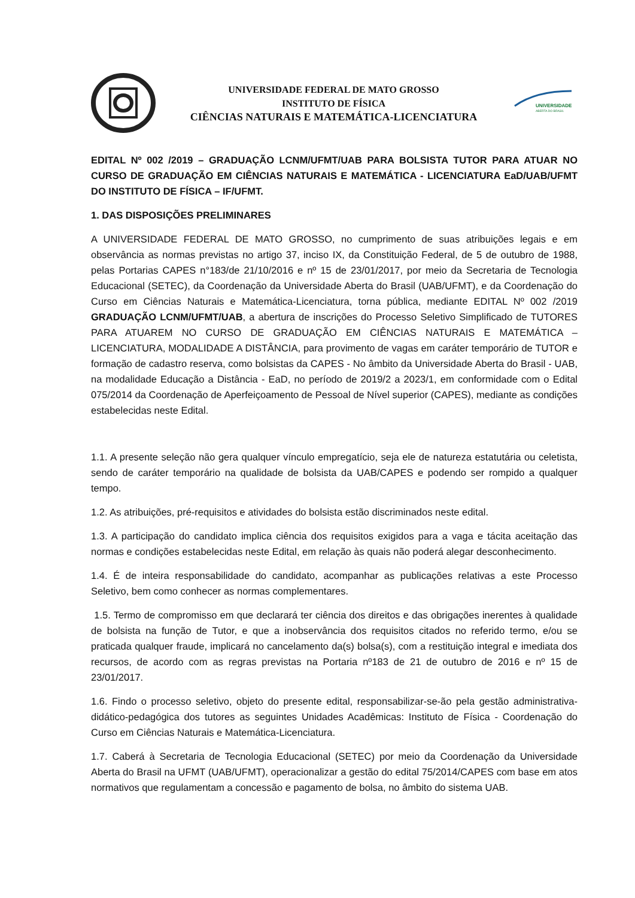UNIVERSIDADE FEDERAL DE MATO GROSSO
INSTITUTO DE FÍSICA
CIÊNCIAS NATURAIS E MATEMÁTICA-LICENCIATURA
UNIVERSIDADE
ABERTA DO BRASIL
EDITAL Nº 002 /2019 – GRADUAÇÃO LCNM/UFMT/UAB PARA BOLSISTA TUTOR PARA ATUAR NO CURSO DE GRADUAÇÃO EM CIÊNCIAS NATURAIS E MATEMÁTICA - LICENCIATURA EaD/UAB/UFMT DO INSTITUTO DE FÍSICA – IF/UFMT.
1. DAS DISPOSIÇÕES PRELIMINARES
A UNIVERSIDADE FEDERAL DE MATO GROSSO, no cumprimento de suas atribuições legais e em observância as normas previstas no artigo 37, inciso IX, da Constituição Federal, de 5 de outubro de 1988, pelas Portarias CAPES n°183/de 21/10/2016 e nº 15 de 23/01/2017, por meio da Secretaria de Tecnologia Educacional (SETEC), da Coordenação da Universidade Aberta do Brasil (UAB/UFMT), e da Coordenação do Curso em Ciências Naturais e Matemática-Licenciatura, torna pública, mediante EDITAL Nº 002 /2019 GRADUAÇÃO LCNM/UFMT/UAB, a abertura de inscrições do Processo Seletivo Simplificado de TUTORES PARA ATUAREM NO CURSO DE GRADUAÇÃO EM CIÊNCIAS NATURAIS E MATEMÁTICA – LICENCIATURA, MODALIDADE A DISTÂNCIA, para provimento de vagas em caráter temporário de TUTOR e formação de cadastro reserva, como bolsistas da CAPES - No âmbito da Universidade Aberta do Brasil - UAB, na modalidade Educação a Distância - EaD, no período de 2019/2 a 2023/1, em conformidade com o Edital 075/2014 da Coordenação de Aperfeiçoamento de Pessoal de Nível superior (CAPES), mediante as condições estabelecidas neste Edital.
1.1. A presente seleção não gera qualquer vínculo empregatício, seja ele de natureza estatutária ou celetista, sendo de caráter temporário na qualidade de bolsista da UAB/CAPES e podendo ser rompido a qualquer tempo.
1.2. As atribuições, pré-requisitos e atividades do bolsista estão discriminados neste edital.
1.3. A participação do candidato implica ciência dos requisitos exigidos para a vaga e tácita aceitação das normas e condições estabelecidas neste Edital, em relação às quais não poderá alegar desconhecimento.
1.4. É de inteira responsabilidade do candidato, acompanhar as publicações relativas a este Processo Seletivo, bem como conhecer as normas complementares.
1.5. Termo de compromisso em que declarará ter ciência dos direitos e das obrigações inerentes à qualidade de bolsista na função de Tutor, e que a inobservância dos requisitos citados no referido termo, e/ou se praticada qualquer fraude, implicará no cancelamento da(s) bolsa(s), com a restituição integral e imediata dos recursos, de acordo com as regras previstas na Portaria nº183 de 21 de outubro de 2016 e nº 15 de 23/01/2017.
1.6. Findo o processo seletivo, objeto do presente edital, responsabilizar-se-ão pela gestão administrativa-didático-pedagógica dos tutores as seguintes Unidades Acadêmicas: Instituto de Física - Coordenação do Curso em Ciências Naturais e Matemática-Licenciatura.
1.7. Caberá à Secretaria de Tecnologia Educacional (SETEC) por meio da Coordenação da Universidade Aberta do Brasil na UFMT (UAB/UFMT), operacionalizar a gestão do edital 75/2014/CAPES com base em atos normativos que regulamentam a concessão e pagamento de bolsa, no âmbito do sistema UAB.